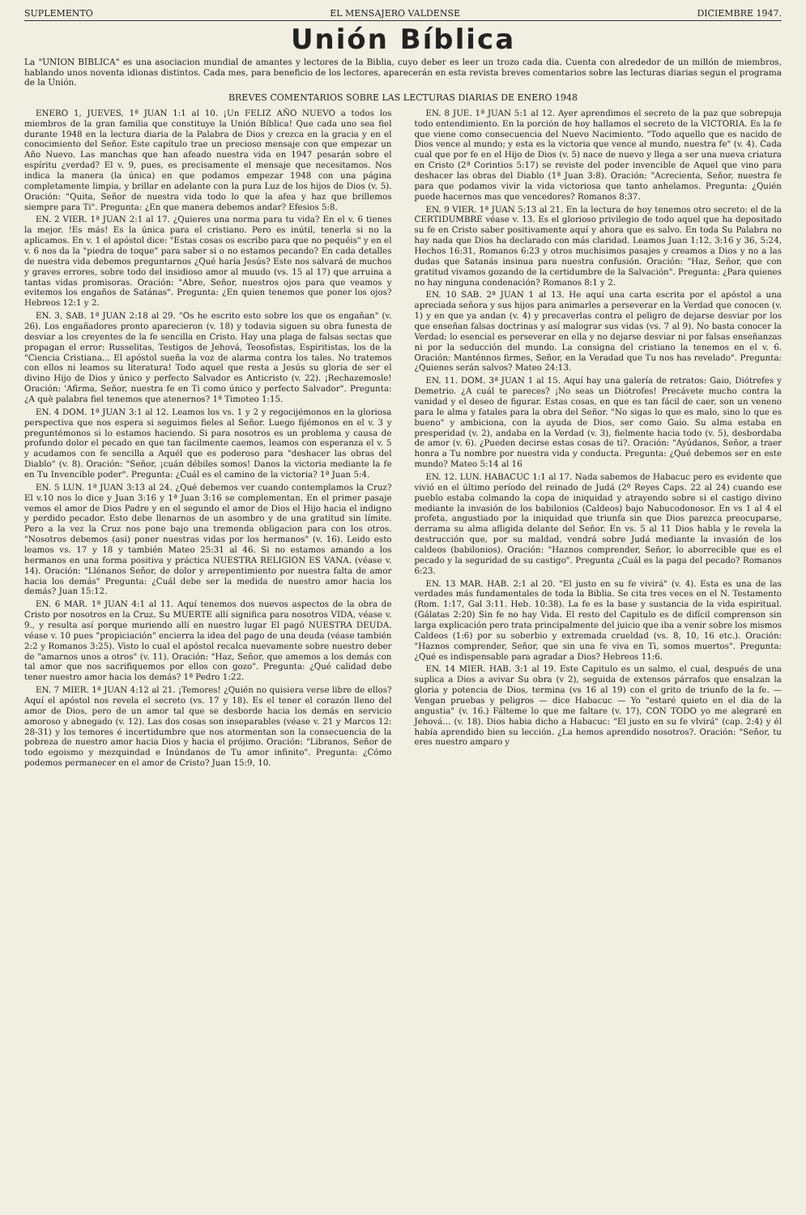SUPLEMENTO EL MENSAJERO VALDENSE DICIEMBRE 1947.
Unión Bíblica
La "UNION BIBLICA" es una asociacion mundial de amantes y lectores de la Biblia, cuyo deber es leer un trozo cada dia. Cuenta con alrededor de un millón de miembros, hablando unos noventa idionas distintos. Cada mes, para beneficio de los lectores, aparecerán en esta revista breves comentarios sobre las lecturas diarias segun el programa de la Unión.
BREVES COMENTARIOS SOBRE LAS LECTURAS DIARIAS DE ENERO 1948
ENERO 1, JUEVES, 1ª JUAN 1:1 al 10. ¡Un FELIZ AÑO NUEVO a todos los miembros de la gran familia que constituye la Unión Bíblica! Que cada uno sea fiel durante 1948 en la lectura diaria de la Palabra de Dios y crezca en la gracia y en el conocimiento del Señor. Este capítulo trae un precioso mensaje con que empezar un Año Nuevo. Las manchas que han afeado nuestra vida en 1947 pesarán sobre el espíritu ¿verdad? El v. 9, pues, es precisamente el mensaje que necesitamos. Nos indica la manera (la única) en que podamos empezar 1948 con una página completamente limpia, y brillar en adelante con la pura Luz de los hijos de Dios (v. 5). Oración: "Quita, Señor de nuestra vida todo lo que la afea y haz que brillemos siempre para Ti". Pregunta: ¿En que manera debemos andar? Efesios 5:8.
EN. 2 VIER. 1ª JUAN 2:1 al 17. ¿Quieres una norma para tu vida? En el v. 6 tienes la mejor. !Es más! Es la única para el cristiano. Pero es inútil, tenerla si no la aplicamos. En v. 1 el apóstol dice: "Estas cosas os escribo para que no pequéis" y en el v. 6 nos da la "piedra de toque" para saber si o no estamos pecando? En cada detalles de nuestra vida debemos preguntarnos ¿Qué haría Jesús? Este nos salvará de muchos y graves errores, sobre todo del insidioso amor al muudo (vs. 15 al 17) que arruina a tantas vidas promisoras. Oración: "Abre, Señor, nuestros ojos para que veamos y evitemos los engaños de Satánas". Pregunta: ¿En quien tenemos que poner los ojos? Hebreos 12:1 y 2.
EN. 3, SAB. 1ª JUAN 2:18 al 29. "Os he escrito esto sobre los que os engañan" (v. 26). Los engañadores pronto aparecieron (v. 18) y todavia siguen su obra funesta de desviar a los creyentes de la fe sencilla en Cristo. Hay una plaga de falsas sectas que propagan el error: Russelitas, Testigos de Jehová, Teosofistas, Espiritistas, los de la "Ciencia Cristiana... El apóstol sueña la voz de alarma contra los tales. No tratemos con ellos ni leamos su literatura! Todo aquel que resta a Jesús su gloria de ser el divino Hijo de Dios y único y perfecto Salvador es Anticristo (v. 22). ¡Rechazemosle! Oración: 'Afirma, Señor, nuestra fe en Ti como único y perfecto Salvador". Pregunta: ¿A què palabra fiel tenemos que atenernos? 1ª Timoteo 1:15.
EN. 4 DOM. 1ª JUAN 3:1 al 12. Leamos los vs. 1 y 2 y regocijémonos en la gloriosa perspectiva que nos espera si seguimos fieles al Señor. Luego fijémonos en el v. 3 y preguntémonos si lo estamos haciendo. Si para nosotros es un problema y causa de profundo dolor el pecado en que tan facilmente caemos, leamos con esperanza el v. 5 y acudamos con fe sencilla a Aquél que es poderoso para "deshacer las obras del Diablo" (v. 8). Oración: "Señor, ¡cuán débiles somos! Danos la victoria mediante la fe en Tu Invencible poder". Pregunta: ¿Cuál es el camino de la victoria? 1ª Juan 5:4.
EN. 5 LUN. 1ª JUAN 3:13 al 24. ¿Qué debemos ver cuando contemplamos la Cruz? El v.10 nos lo dice y Juan 3:16 y 1ª Juan 3:16 se complementan. En el primer pasaje vemos el amor de Dios Padre y en el segundo el amor de Dios el Hijo hacia el indigno y perdido pecador. Esto debe llenarnos de un asombro y de una gratitud sin límite. Pero a la vez la Cruz nos pone bajo una tremenda obligacion para con los otros. "Nosotros debemos (asi) poner nuestras vidas por los hermanos" (v. 16). Leido esto leamos vs. 17 y 18 y también Mateo 25:31 al 46. Si no estamos amando a los hermanos en una forma positiva y práctica NUESTRA RELIGION ES VANA. (véase v. 14). Oración: "Llénanos Señor, de dolor y arrepentimiento por nuestra falta de amor hacia los demás" Pregunta: ¿Cuál debe ser la medida de nuestro amor hacia los demás? Juan 15:12.
EN. 6 MAR. 1ª JUAN 4:1 al 11. Aquí tenemos dos nuevos aspectos de la obra de Cristo por nosotros en la Cruz. Su MUERTE allí significa para nosotros VIDA, véase v. 9., y resulta así porque muriendo allí en nuestro lugar El pagó NUESTRA DEUDA. véase v. 10 pues "propiciación" encierra la idea del pago de una deuda (véase también 2:2 y Romanos 3:25). Visto lo cual el apóstol recalca nuevamente sobre nuestro deber de "amarnos unos a otros" (v. 11). Oración: "Haz, Señor, que amemos a los demás con tal amor que nos sacrifiquemos por ellos con gozo". Pregunta: ¿Qué calidad debe tener nuestro amor hacia los demás? 1ª Pedro 1:22.
EN. 7 MIER. 1ª JUAN 4:12 al 21. ¡Temores! ¿Quién no quisiera verse libre de ellos? Aquí el apóstol nos revela el secreto (vs. 17 y 18). Es el tener el corazón lleno del amor de Dios, pero de un amor tal que se desborde hacia los demás en servicio amoroso y abnegado (v. 12). Las dos cosas son inseparables (véase v. 21 y Marcos 12: 28-31) y los temores é incertidumbre que nos atormentan son la consecuencia de la pobreza de nuestro amor hacia Dios y hacia el prójimo. Oración: "Libranos, Señor de todo egoismo y mezquindad e Inúndanos de Tu amor infinito". Pregunta: ¿Cómo podemos permanecer en el amor de Cristo? Juan 15:9, 10.
EN. 8 JUE. 1ª JUAN 5:1 al 12. Ayer aprendimos el secreto de la paz que sobrepuja todo entendimiento. En la porción de hoy hallamos el secreto de la VICTORIA. Es la fe que viene como consecuencia del Nuevo Nacimiento. "Todo aquello que es nacido de Dios vence al mundo; y esta es la victoria que vence al mundo, nuestra fe" (v. 4). Cada cual que por fe en el Hijo de Dios (v. 5) nace de nuevo y llega a ser una nueva criatura en Cristo (2ª Corintios 5:17) se reviste del poder invencible de Aquel que vino para deshacer las obras del Diablo (1ª Juan 3:8). Oración: "Acrecienta, Señor, nuestra fe para que podamos vivir la vida victoriosa que tanto anhelamos. Pregunta: ¿Quién puede hacernos mas que vencedores? Romanos 8:37.
EN. 9 VIER. 1ª JUAN 5:13 al 21. En la lectura de hoy tenemos otro secreto: el de la CERTIDUMBRE véase v. 13. Es el glorioso privilegio de todo aquel que ha depositado su fe en Cristo saber positivamente aquí y ahora que es salvo. En toda Su Palabra no hay nada que Dios ha declarado con más claridad. Leamos Juan 1:12, 3:16 y 36, 5:24, Hechos 16:31, Romanos 6:23 y otros muchisimos pasajes y creamos a Dios y no a las dudas que Satanás insinua para nuestra confusión. Oración: "Haz, Señor, que con gratitud vivamos gozando de la certidumbre de la Salvación". Pregunta: ¿Para quienes no hay ninguna condenación? Romanos 8:1 y 2.
EN. 10 SAB. 2ª JUAN 1 al 13. He aquí una carta escrita por el apóstol a una apreciada señora y sus hijos para animarles a perseverar en la Verdad que conocen (v. 1) y en que ya andan (v. 4) y precaverlas contra el peligro de dejarse desviar por los que enseñan falsas doctrinas y así malograr sus vidas (vs. 7 al 9). No basta conocer la Verdad; lo esencial es perseverar en ella y no dejarse desviar ni por falsas enseñanzas ni por la seducción del mundo. La consigna del cristiano la tenemos en el v. 6. Oración: Manténnos firmes, Señor, en la Veradad que Tu nos has revelado". Pregunta: ¿Quienes serán salvos? Mateo 24:13.
EN. 11. DOM. 3ª JUAN 1 al 15. Aquí hay una galería de retratos: Gaio, Diótrefes y Demetrio. ¿A cuál te pareces? ¡No seas un Diótrofes! Precávete mucho contra la vanidad y el deseo de figurar. Estas cosas, en que es tan fácil de caer, son un veneno para le alma y fatales para la obra del Señor. "No sigas lo que es malo, sino lo que es bueno" y ambiciona, con la ayuda de Dios, ser como Gaio. Su alma estaba en presperidad (v. 2), andaba en la Verdad (v. 3), fielmente hacia todo (v. 5), desbordaba de amor (v. 6). ¿Pueden decirse estas cosas de ti?. Oración: "Ayúdanos, Señor, a traer honra a Tu nombre por nuestra vida y conducta. Pregunta: ¿Qué debemos ser en este mundo? Mateo 5:14 al 16
EN. 12. LUN. HABACUC 1:1 al 17. Nada sabemos de Habacuc pero es evidente que vivió en el último período del reinado de Judá (2º Reyes Caps. 22 al 24) cuando ese pueblo estaba colmando la copa de iniquidad y atrayendo sobre si el castigo divino mediante la invasión de los babilonios (Caldeos) bajo Nabucodonosor. En vs 1 al 4 el profeta, angustiado por la iniquidad que triunfa sin que Dios parezca preocuparse, derrama su alma afligida delante del Señor. En vs. 5 al 11 Dios habla y le revela la destrucción que, por su maldad, vendrá sobre Judá mediante la invasión de los caldeos (babilonios). Oración: "Haznos comprender, Señor, lo aborrecible que es el pecado y la seguridad de su castigo". Pregunta ¿Cuál es la paga del pecado? Romanos 6:23.
EN. 13 MAR. HAB. 2:1 al 20. "El justo en su fe vivirá" (v. 4). Esta es una de las verdades más fundamentales de toda la Biblia. Se cita tres veces en el N. Testamento (Rom. 1:17, Gal 3:11. Heb. 10:38). La fe es la base y sustancia de la vida espiritual. (Gálatas 2:20) Sin fe no hay Vida. El resto del Capitulo es de difícil comprenson sin larga explicación pero trata principalmente del juicio que iba a venir sobre los mismos Caldeos (1:6) por su soberbio y extremada crueldad (vs. 8, 10, 16 etc.). Oración: "Haznos comprender, Señor, que sin una fe viva en Ti, somos muertos". Pregunta: ¿Qué es indispensable para agradar a Dios? Hebreos 11:6.
EN. 14 MIER. HAB. 3:1 al 19. Este Capitulo es un salmo, el cual, después de una suplica a Dios a avivar Su obra (v 2), seguida de extensos párrafos que ensalzan la gloria y potencia de Dios, termina (vs 16 al 19) con el grito de triunfo de la fe. — Vengan pruebas y peligros — dice Habacuc — Yo "estaré quieto en el dia de la angustia" (v. 16.) Fálteme lo que me faltare (v. 17), CON TODO yo me alegraré en Jehová... (v. 18). Dios habia dicho a Habacuc: "El justo en su fe vlvirá" (cap. 2:4) y él había aprendido bien su lección. ¿La hemos aprendido nosotros?. Oración: "Señor, tu eres nuestro amparo y